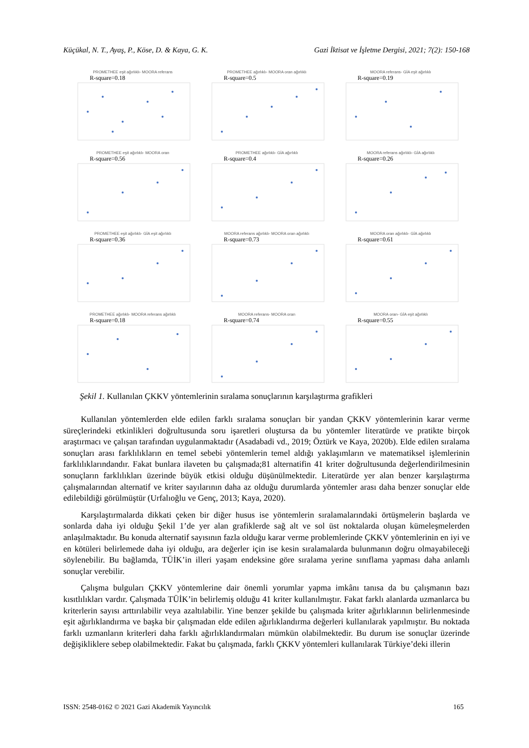Küçükal, N. T., Ayaş, P., Köse, D. & Kaya, G. K. Gazi İktisat ve İşletme Dergisi, 2021; 7(2): 150-168
PROMETHEE eşit ağırlıklı- MOORA referans
R-square=0.18
PROMETHEE ağırlıklı- MOORA oran ağırlıklı
R-square=0.5
MOORA referans- GİA eşit ağırlıklı
R-square=0.19
PROMETHEE eşit ağırlıklı- MOORA oran
R-square=0.56
PROMETHEE ağırlıklı- GİA ağırlıklı
R-square=0.4
MOORA referans ağırlıklı- GİA ağırlıklı
R-square=0.26
PROMETHEE eşit ağırlıklı- GİA eşit ağırlıklı
R-square=0.36
MOORA referans ağırlıklı- MOORA oran ağırlıklı
R-square=0.73
MOORA oran ağırlıklı- GİA ağırlıklı
R-square=0.61
PROMETHEE ağırlıklı- MOORA referans ağırlıklı
R-square=0.18
MOORA referans- MOORA oran
R-square=0.74
MOORA oran- GİA eşit ağırlıklı
R-square=0.55
Şekil 1. Kullanılan ÇKKV yöntemlerinin sıralama sonuçlarının karşılaştırma grafikleri
Kullanılan yöntemlerden elde edilen farklı sıralama sonuçları bir yandan ÇKKV yöntemlerinin karar verme süreçlerindeki etkinlikleri doğrultusunda soru işaretleri oluştursa da bu yöntemler literatürde ve pratikte birçok araştırmacı ve çalışan tarafından uygulanmaktadır (Asadabadi vd., 2019; Öztürk ve Kaya, 2020b). Elde edilen sıralama sonuçları arası farklılıkların en temel sebebi yöntemlerin temel aldığı yaklaşımların ve matematiksel işlemlerinin farklılıklarındandır. Fakat bunlara ilaveten bu çalışmada;81 alternatifin 41 kriter doğrultusunda değerlendirilmesinin sonuçların farklılıkları üzerinde büyük etkisi olduğu düşünülmektedir. Literatürde yer alan benzer karşılaştırma çalışmalarından alternatif ve kriter sayılarının daha az olduğu durumlarda yöntemler arası daha benzer sonuçlar elde edilebildiği görülmüştür (Urfalıoğlu ve Genç, 2013; Kaya, 2020).
Karşılaştırmalarda dikkati çeken bir diğer husus ise yöntemlerin sıralamalarındaki örtüşmelerin başlarda ve sonlarda daha iyi olduğu Şekil 1’de yer alan grafiklerde sağ alt ve sol üst noktalarda oluşan kümeleşmelerden anlaşılmaktadır. Bu konuda alternatif sayısının fazla olduğu karar verme problemlerinde ÇKKV yöntemlerinin en iyi ve en kötüleri belirlemede daha iyi olduğu, ara değerler için ise kesin sıralamalarda bulunmanın doğru olmayabileceği söylenebilir. Bu bağlamda, TÜİK’in illeri yaşam endeksine göre sıralama yerine sınıflama yapması daha anlamlı sonuçlar verebilir.
Çalışma bulguları ÇKKV yöntemlerine dair önemli yorumlar yapma imkânı tanısa da bu çalışmanın bazı kısıtlılıkları vardır. Çalışmada TÜİK’in belirlemiş olduğu 41 kriter kullanılmıştır. Fakat farklı alanlarda uzmanlarca bu kriterlerin sayısı arttırılabilir veya azaltılabilir. Yine benzer şekilde bu çalışmada kriter ağırlıklarının belirlenmesinde eşit ağırlıklandırma ve başka bir çalışmadan elde edilen ağırlıklandırma değerleri kullanılarak yapılmıştır. Bu noktada farklı uzmanların kriterleri daha farklı ağırlıklandırmaları mümkün olabilmektedir. Bu durum ise sonuçlar üzerinde değişikliklere sebep olabilmektedir. Fakat bu çalışmada, farklı ÇKKV yöntemleri kullanılarak Türkiye’deki illerin
ISSN: 2548-0162 © 2021 Gazi Akademik Yayıncılık 165